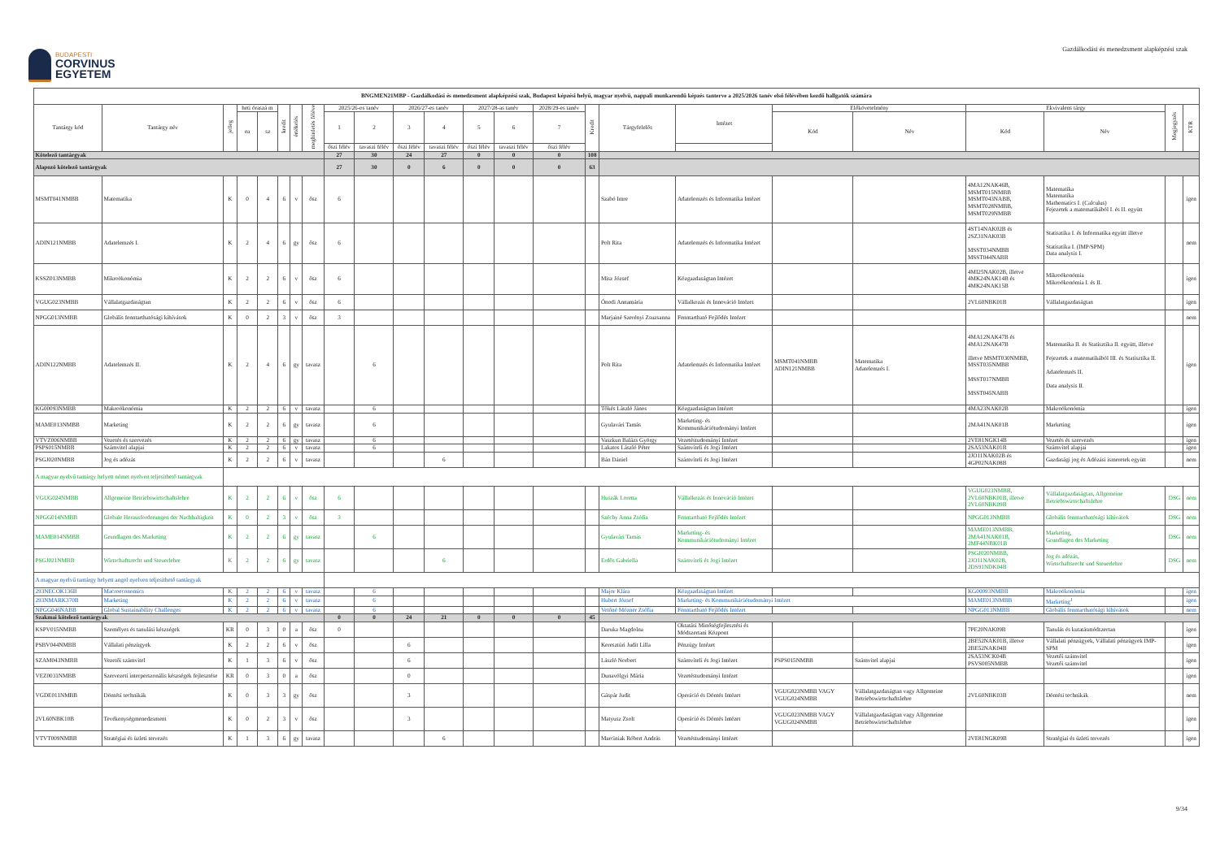BUDAPESTI
CORVINUS
EGYETEM
Gazdálkodási és menedzsment alapképzési szak
| BNGMEN21MBP - Gazdálkodási és menedzsment alapképzési szak, Budapest képzési helyű, magyar nyelvű, nappali munkarendű képzés tanterve a 2025/2026 tanév első félévében kezdő hallgatók számára | | | | | | | | | | | | | | | | | | | | | | | |
| --- | --- | --- | --- | --- | --- | --- | --- | --- | --- | --- | --- | --- | --- | --- | --- | --- | --- | --- | --- | --- | --- | --- | --- |
| Tantárgy kód | Tantárgy név | jelleg | heti óraszá m | | kredit | értékelés | meghirdetés féléve | 2025/26-os tanév | | 2026/27-es tanév | | 2027/28-as tanév | | 2028/29-es tanév | Kredit | Tárgyfelelős | Intézet | Előkövetelmény | | Ekvivalens tárgy | | Megjegyzés | KTR |
| | | | ea | sz | | | | 1 | 2 | 3 | 4 | 5 | 6 | 7 | | | | Kód | Név | Kód | Név | | |
| | | | | | | | | őszi félév | tavaszi félév | őszi félév | tavaszi félév | őszi félév | tavaszi félév | őszi félév | | | | | | | | | |
| Kötelező tantárgyak | | | | | | | | 27 | 30 | 24 | 27 | 0 | 0 | 0 | 108 | | | | | | | | |
| Alapozó kötelező tantárgyak | | | | | | | | 27 | 30 | 0 | 6 | 0 | 0 | 0 | 63 | | | | | | | | |
| MSMT041NMBB | Matematika | K | 0 | 4 | 6 | v | ősz | 6 | | | | | | | | Szabó Imre | Adatelemzés és Informatika Intézet | | | 4MA12NAK46B, MSMT015NMBB MSMT043NABB, MSMT028NMBB, MSMT029NMBB | Matematika Matematika Mathematics I. (Calculus) Fejezetek a matematikából I. és II. együtt | | igen |
| ADIN121NMBB | Adatelemzés I. | K | 2 | 4 | 6 | gy | ősz | 6 | | | | | | | | Polt Rita | Adatelemzés és Informatika Intézet | | | 4ST14NAK02B és 2SZ31NAK03B MSST034NMBB MSST044NABB | Statisztika I. és Informatika együtt illetve Statisztika I. (IMP/SPM) Data analysis I. | | nem |
| KSSZ013NMBB | Mikroökonómia | K | 2 | 2 | 6 | v | ősz | 6 | | | | | | | | Misz József | Közgazdaságtan Intézet | | | 4MI25NAK02B, illetve 4MK24NAK14B és 4MK24NAK15B | Mikroökonómia Mikroökonómia I. és II. | | igen |
| VGUG023NMBB | Vállalatgazdaságtan | K | 2 | 2 | 6 | v | ősz | 6 | | | | | | | | Ónodi Annamária | Vállalkozás és Innováció Intézet | | | 2VL60NBK01B | Vállalatgazdaságtan | | igen |
| NPGG013NMBB | Globális fenntarthatósági kihívások | K | 0 | 2 | 3 | v | ősz | 3 | | | | | | | | Marjainé Szerényi Zsuzsanna | Fenntartható Fejlődés Intézet | | | | | | nem |
| ADIN122NMBB | Adatelemzés II. | K | 2 | 4 | 6 | gy | tavasz | | 6 | | | | | | | Polt Rita | Adatelemzés és Informatika Intézet | MSMT041NMBB ADIN121NMBB | Matematika Adatelemzés I. | 4MA12NAK47B és 4MA12NAK47B illetve MSMT030NMBB, MSST035NMBB MSST017NMBB MSST045NABB | Matematika II. és Statisztika II. együtt, illetve Fejezetek a matematikából III. és Statisztika II. Adatelemzés II. Data analysis II. | | igen |
| KG00093NMBB | Makroökonómia | K | 2 | 2 | 6 | v | tavasz | | 6 | | | | | | | Tőkés László János | Közgazdaságtan Intézet | | | 4MA23NAK02B | Makroökonómia | | igen |
| MAME013NMBB | Marketing | K | 2 | 2 | 6 | gy | tavasz | | 6 | | | | | | | Gyulavári Tamás | Marketing- és Kommunikációtudományi Intézet | | | 2MA41NAK01B | Marketing | | igen |
| VTVZ006NMBB | Vezetés és szervezés | K | 2 | 2 | 6 | gy | tavasz | | 6 | | | | | | | Vaszkun Balázs György | Vezetéstudományi Intézet | | | 2VE81NGK14B | Vezetés és szervezés | | igen |
| PSPS015NMBB | Számvitel alapjai | K | 2 | 2 | 6 | v | tavasz | | 6 | | | | | | | Lakatos László Péter | Számviteli és Jogi Intézet | | | 2SA53NAK01B | Számvitel alapjai | | igen |
| PSGJ020NMBB | Jog és adózás | K | 2 | 2 | 6 | v | tavasz | | | | 6 | | | | | Bán Dániel | Számviteli és Jogi Intézet | | | 2JO11NAK02B és 4GP02NAK08B | Gazdasági jog és Adózási ismeretek együtt | | nem |
| A magyar nyelvű tantárgy helyett német nyelven teljesíthető tantárgyak | | | | | | | | | | | | | | | | | | | | | | | |
| VGUG024NMBB | Allgemeine Betriebswirtschaftslehre | K | 2 | 2 | 6 | v | ősz | 6 | | | | | | | | Huszák Loretta | Vállalkozás és Innováció Intézet | | | VGUG023NMBB, 2VL60NBK01B, illetve 2VL60NBK09B | Vállalatgazdaságtan, Allgemeine Betriebswirtschaftslehre | DSG | nem |
| NPGG014NMBB | Globale Herausforderungen der Nachhaltigkeit | K | 0 | 2 | 3 | v | ősz | 3 | | | | | | | | Széchy Anna Zsófia | Fenntartható Fejlődés Intézet | | | NPGG013NMBB | Globális fenntarthatósági kihívások | DSG | nem |
| MAME014NMBB | Grundlagen des Marketing | K | 2 | 2 | 6 | gy | tavasz | | 6 | | | | | | | Gyulavári Tamás | Marketing- és Kommunikációtudományi Intézet | | | MAME013NMBB, 2MA41NAK01B, 2MF44NBK01B | Marketing, Grundlagen des Marketing | DSG | nem |
| PSGJ021NMBB | Wirtschaftsrecht und Steuerlehre | K | 2 | 2 | 6 | gy | tavasz | | | | 6 | | | | | Erdős Gabriella | Számviteli és Jogi Intézet | | | PSGJ020NMBB, 2JO11NAK02B, 2DS91NDK04B | Jog és adózás, Wirtschaftsrecht und Steuerlehre | DSG | nem |
| A magyar nyelvű tantárgy helyett angol nyelven teljesíthető tantárgyak | | | | | | | | | | | | | | | | | | | | | | | |
| 293NECOK136B | Macroeconomics | K | 2 | 2 | 6 | v | tavasz | | 6 | | | | | | | Major Klára | Közgazdaságtan Intézet | | | KG00093NMBB | Makroökonómia | | igen |
| 293NMARK370B | Marketing | K | 2 | 2 | 6 | v | tavasz | | 6 | | | | | | | Hubert József | Marketing- és Kommunikációtudományi Intézet | | | MAME013NMBB | Marketing<sup>1</sup> | | igen |
| NPGG046NABB | Global Sustainability Challenges | K | 2 | 2 | 6 | v | tavasz | | 6 | | | | | | | Vetőné Mózner Zsófia | Fenntartható Fejlődés Intézet | | | NPGG013NMBB | Globális fenntarthatósági kihívások | | nem |
| Szakmai kötelező tantárgyak | | | | | | | | 0 | 0 | 24 | 21 | 0 | 0 | 0 | 45 | | | | | | | | |
| KSPV015NMBB | Személyes és tanulási készségek | KR | 0 | 3 | 0 | a | ősz | 0 | | | | | | | | Daruka Magdolna | Oktatási Minőségfejlesztési és Módszertani Központ | | | 7PE20NAK09B | Tanulás és kutatásmódszertan | | igen |
| PSBV044NMBB | Vállalati pénzügyek | K | 2 | 2 | 6 | v | ősz | | | 6 | | | | | | Keresztúri Judit Lilla | Pénzügy Intézet | | | 2BE52NAK01B, illetve 2BE52NAK04B | Vállalati pénzügyek, Vállalati pénzügyek IMP-SPM | | igen |
| SZAM043NMBB | Vezetői számvitel | K | 1 | 3 | 6 | v | ősz | | | 6 | | | | | | László Norbert | Számviteli és Jogi Intézet | PSPS015NMBB | Számvitel alapjai | 2SA53NCK04B PSVS005NMBB | Vezetői számvitel Vezetői számvitel | | igen |
| VEZ0031NMBB | Szervezeti interperszonális készségek fejlesztése | KR | 0 | 3 | 0 | a | ősz | | | 0 | | | | | | Dunavölgyi Mária | Vezetéstudományi Intézet | | | | | | igen |
| VGDE011NMBB | Döntési technikák | K | 0 | 3 | 3 | gy | ősz | | | 3 | | | | | | Gáspár Judit | Operáció és Döntés Intézet | VGUG023NMBB VAGY VGUG024NMBB | Vállalatgazdaságtan vagy Allgemeine Betriebswirtschaftslehre | 2VL60NBK03B | Döntési technikák | | nem |
| 2VL60NBK10B | Tevékenységmenedzsment | K | 0 | 2 | 3 | v | ősz | | | 3 | | | | | | Matyusz Zsolt | Operáció és Döntés Intézet | VGUG023NMBB VAGY VGUG024NMBB | Vállalatgazdaságtan vagy Allgemeine Betriebswirtschaftslehre | | | | igen |
| VTVT009NMBB | Stratégiai és üzleti tervezés | K | 1 | 3 | 6 | gy | tavasz | | | | 6 | | | | | Marciniak Róbert András | Vezetéstudományi Intézet | | | 2VE81NGK09B | Stratégiai és üzleti tervezés | | igen |
9/34